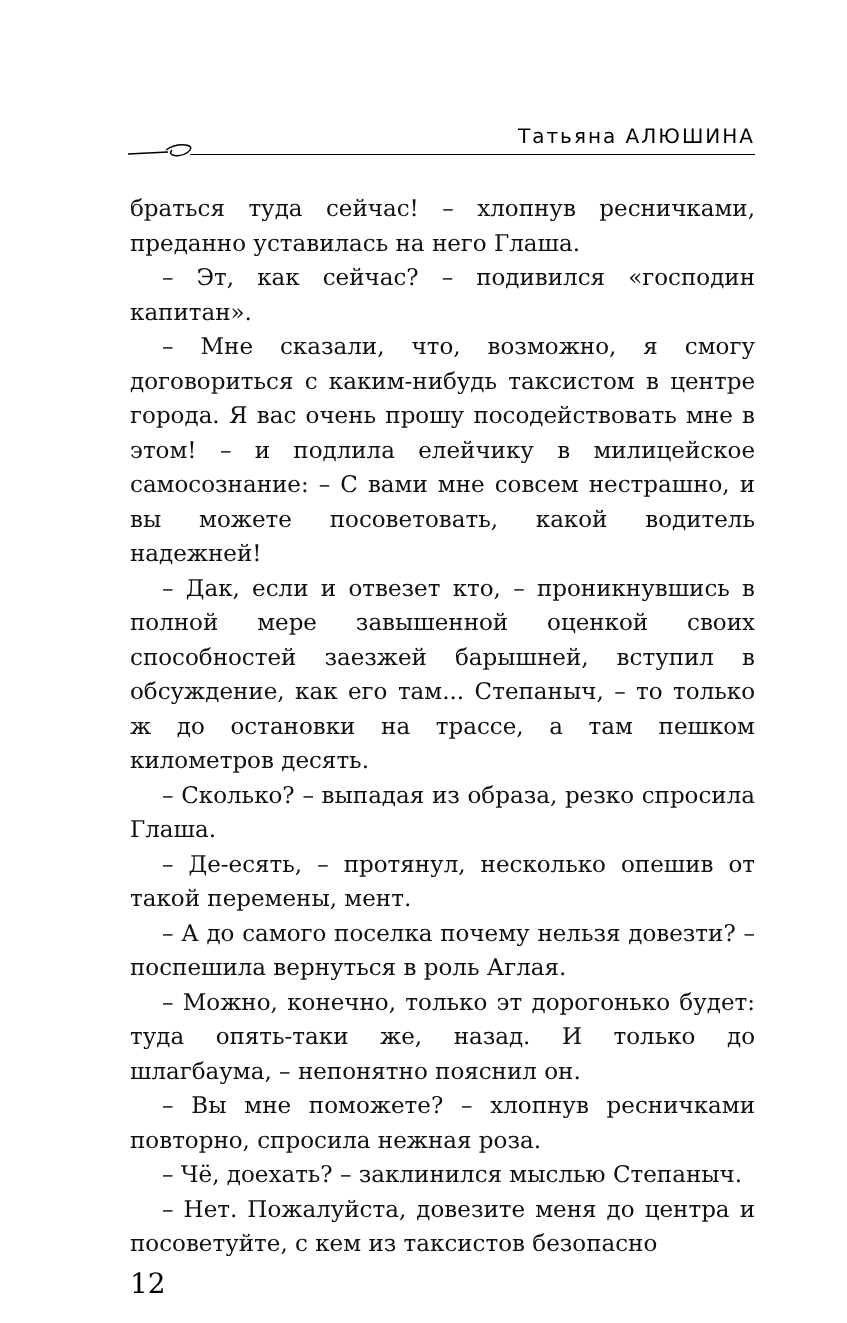Татьяна АЛЮШИНА
браться туда сейчас! – хлопнув ресничками, преданно уставилась на него Глаша.
– Эт, как сейчас? – подивился «господин капитан».
– Мне сказали, что, возможно, я смогу договориться с каким-нибудь таксистом в центре города. Я вас очень прошу посодействовать мне в этом! – и подлила елейчику в милицейское самосознание: – С вами мне совсем нестрашно, и вы можете посоветовать, какой водитель надежней!
– Дак, если и отвезет кто, – проникнувшись в полной мере завышенной оценкой своих способностей заезжей барышней, вступил в обсуждение, как его там... Степаныч, – то только ж до остановки на трассе, а там пешком километров десять.
– Сколько? – выпадая из образа, резко спросила Глаша.
– Де-есять, – протянул, несколько опешив от такой перемены, мент.
– А до самого поселка почему нельзя довезти? – поспешила вернуться в роль Аглая.
– Можно, конечно, только эт дорогонько будет: туда опять-таки же, назад. И только до шлагбаума, – непонятно пояснил он.
– Вы мне поможете? – хлопнув ресничками повторно, спросила нежная роза.
– Чё, доехать? – заклинился мыслью Степаныч.
– Нет. Пожалуйста, довезите меня до центра и посоветуйте, с кем из таксистов безопасно
12